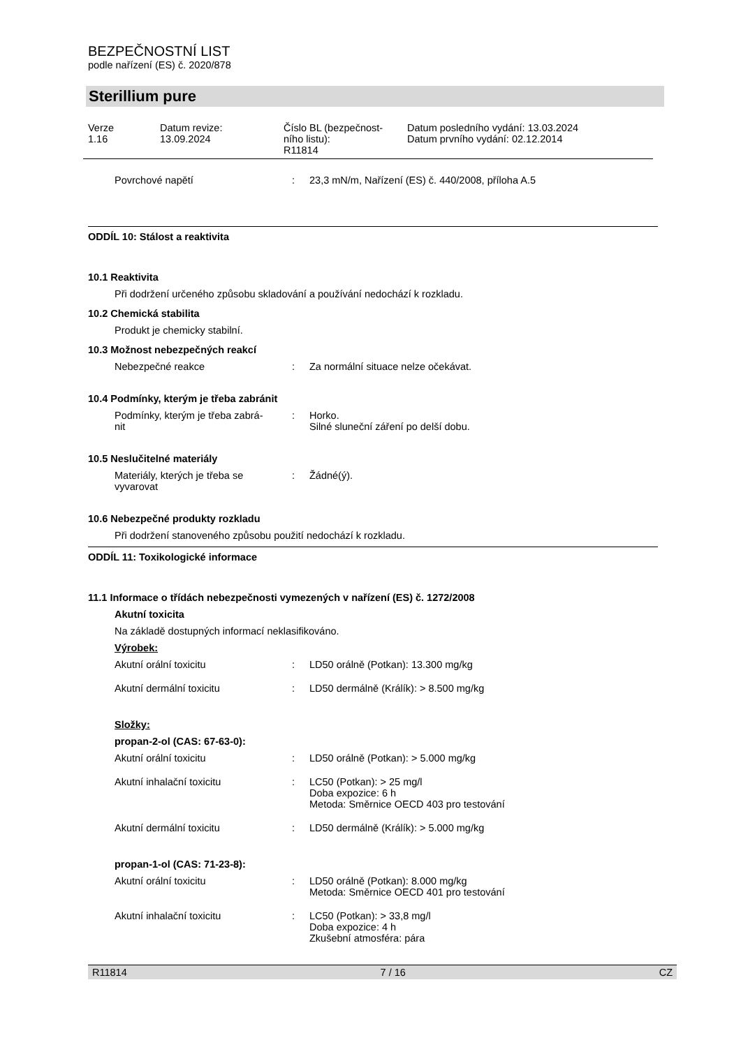BEZPEČNOSTNÍ LIST
podle nařízení (ES) č. 2020/878
Sterillium pure
| Verze 1.16 | Datum revize: 13.09.2024 | Číslo BL (bezpečnost- ního listu): R11814 | Datum posledního vydání: 13.03.2024 Datum prvního vydání: 02.12.2014 |
| Povrchové napětí | : | 23,3 mN/m, Nařízení (ES) č. 440/2008, příloha A.5 |
ODDÍL 10: Stálost a reaktivita
10.1 Reaktivita
Při dodržení určeného způsobu skladování a používání nedochází k rozkladu.
10.2 Chemická stabilita
Produkt je chemicky stabilní.
10.3 Možnost nebezpečných reakcí
| Nebezpečné reakce | : | Za normální situace nelze očekávat. |
10.4 Podmínky, kterým je třeba zabránit
| Podmínky, kterým je třeba zabrá- nit | : | Horko. Silné sluneční záření po delší dobu. |
10.5 Neslučitelné materiály
| Materiály, kterých je třeba se vyvarovat | : | Žádné(ý). |
10.6 Nebezpečné produkty rozkladu
Při dodržení stanoveného způsobu použití nedochází k rozkladu.
ODDÍL 11: Toxikologické informace
11.1 Informace o třídách nebezpečnosti vymezených v nařízení (ES) č. 1272/2008
Akutní toxicita
Na základě dostupných informací neklasifikováno.
Výrobek:
| Akutní orální toxicitu | : | LD50 orálně (Potkan): 13.300 mg/kg |
| Akutní dermální toxicitu | : | LD50 dermálně (Králík): > 8.500 mg/kg |
Složky:
propan-2-ol (CAS: 67-63-0):
| Akutní orální toxicitu | : | LD50 orálně (Potkan): > 5.000 mg/kg |
| Akutní inhalační toxicitu | : | LC50 (Potkan): > 25 mg/l Doba expozice: 6 h Metoda: Směrnice OECD 403 pro testování |
| Akutní dermální toxicitu | : | LD50 dermálně (Králík): > 5.000 mg/kg |
propan-1-ol (CAS: 71-23-8):
| Akutní orální toxicitu | : | LD50 orálně (Potkan): 8.000 mg/kg Metoda: Směrnice OECD 401 pro testování |
| Akutní inhalační toxicitu | : | LC50 (Potkan): > 33,8 mg/l Doba expozice: 4 h Zkušební atmosféra: pára |
R11814 7 / 16 CZ